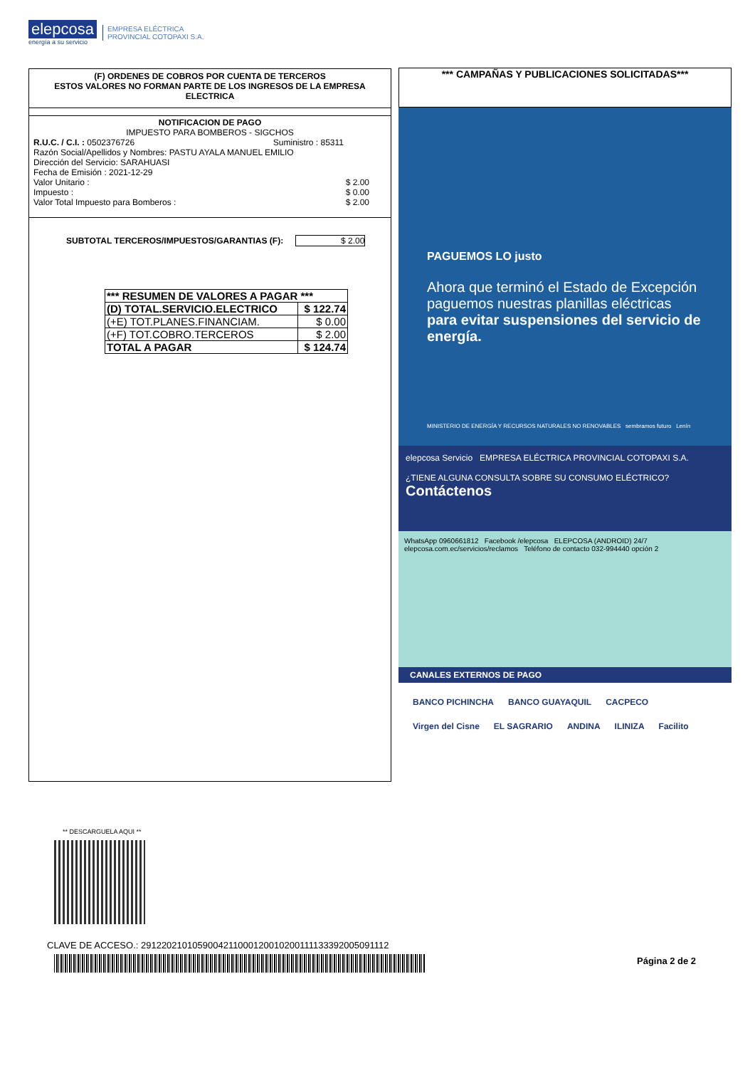elepcosa
energía a su servicio
EMPRESA ELÉCTRICA
PROVINCIAL COTOPAXI S.A.
(F) ORDENES DE COBROS POR CUENTA DE TERCEROS
ESTOS VALORES NO FORMAN PARTE DE LOS INGRESOS DE LA EMPRESA ELECTRICA
NOTIFICACION DE PAGO
IMPUESTO PARA BOMBEROS - SIGCHOS
R.U.C. / C.I. : 0502376726 Suministro : 85311
Razón Social/Apellidos y Nombres: PASTU AYALA MANUEL EMILIO
Dirección del Servicio: SARAHUASI
Fecha de Emisión : 2021-12-29
Valor Unitario : $ 2.00
Impuesto : $ 0.00
Valor Total Impuesto para Bomberos : $ 2.00
SUBTOTAL TERCEROS/IMPUESTOS/GARANTIAS (F): $ 2.00
| *** RESUMEN DE VALORES A PAGAR *** | |
| --- | --- |
| (D) TOTAL.SERVICIO.ELECTRICO | $ 122.74 |
| (+E) TOT.PLANES.FINANCIAM. | $ 0.00 |
| (+F) TOT.COBRO.TERCEROS | $ 2.00 |
| TOTAL A PAGAR | $ 124.74 |
*** CAMPAÑAS Y PUBLICACIONES SOLICITADAS***
PAGUEMOS LO justo
Ahora que terminó el Estado de Excepción paguemos nuestras planillas eléctricas para evitar suspensiones del servicio de energía.
MINISTERIO DE ENERGÍA Y RECURSOS NATURALES NO RENOVABLES sembramos futuro Lenín
elepcosa Servicio EMPRESA ELÉCTRICA PROVINCIAL COTOPAXI S.A.
¿TIENE ALGUNA CONSULTA SOBRE SU CONSUMO ELÉCTRICO? Contáctenos
WhatsApp 0960661812 Facebook /elepcosa ELEPCOSA (ANDROID) 24/7 elepcosa.com.ec/servicios/reclamos Teléfono de contacto 032-994440 opción 2
CANALES EXTERNOS DE PAGO
BANCO PICHINCHA BANCO GUAYAQUIL CACPECO Virgen del Cisne EL SAGRARIO ANDINA ILINIZA Facilito
** DESCARGUELA AQUI **
CLAVE DE ACCESO.: 2912202101059004211000120010200111133392005091112
Página 2 de 2